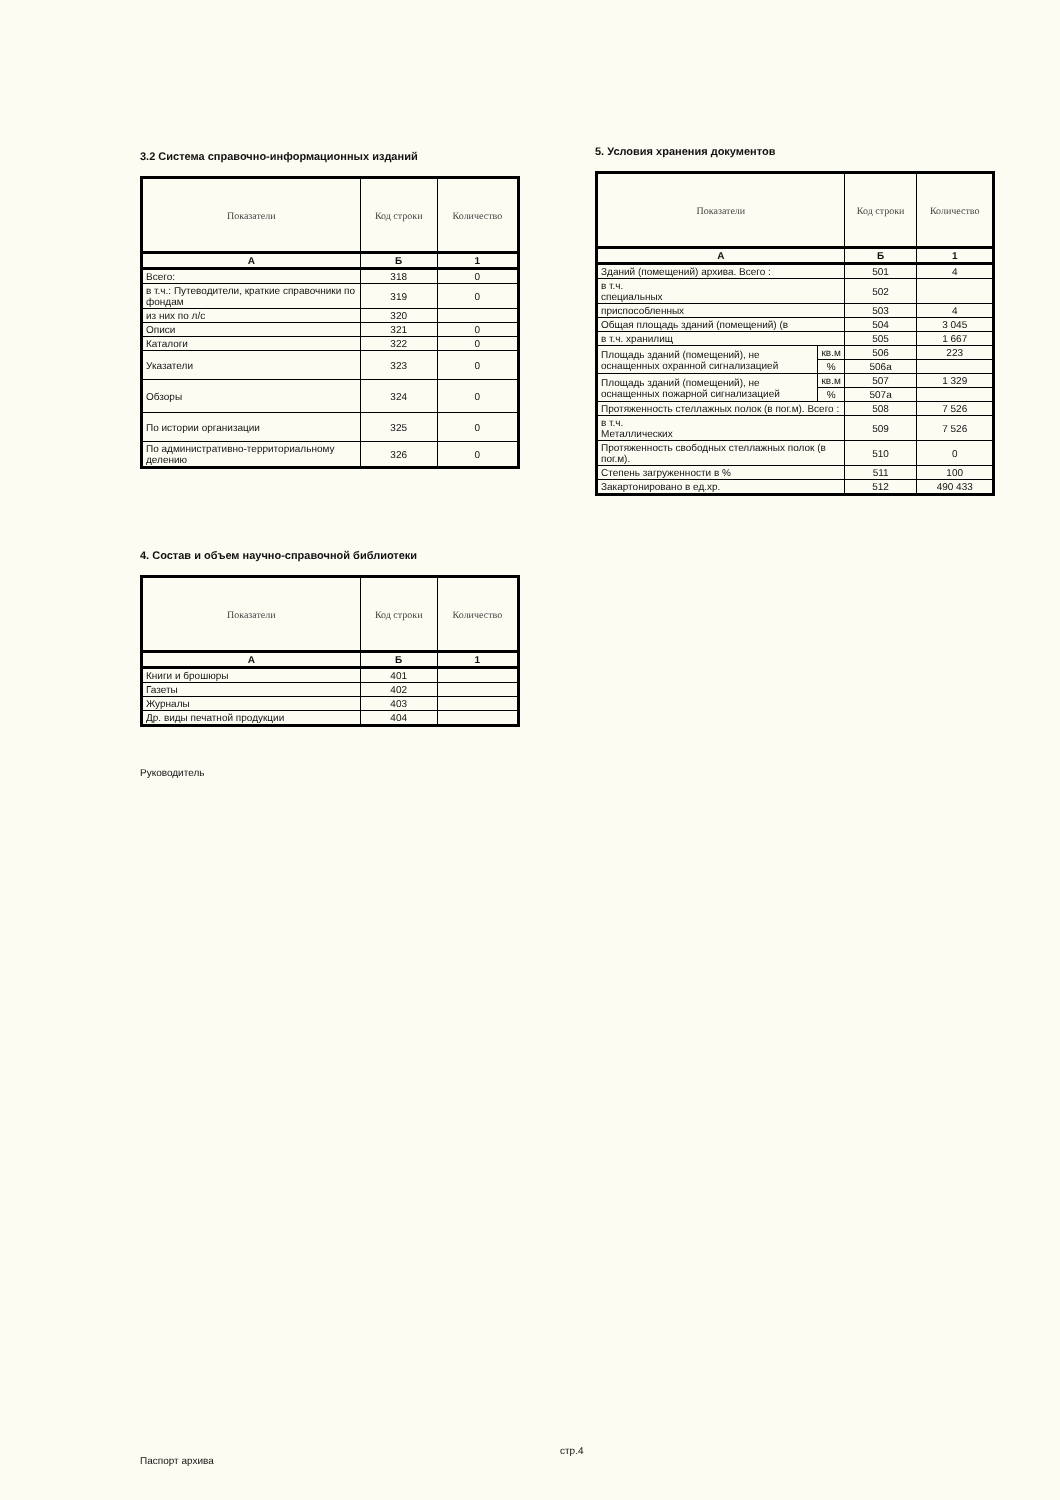3.2 Система справочно-информационных изданий
| Показатели | Код строки | Количество |
| --- | --- | --- |
| А | Б | 1 |
| Всего: | 318 | 0 |
| в т.ч.: Путеводители, краткие справочники по фондам | 319 | 0 |
| из них по л/с | 320 | |
| Описи | 321 | 0 |
| Каталоги | 322 | 0 |
| Указатели | 323 | 0 |
| Обзоры | 324 | 0 |
| По истории организации | 325 | 0 |
| По административно-территориальному делению | 326 | 0 |
4. Состав и объем научно-справочной библиотеки
| Показатели | Код строки | Количество |
| --- | --- | --- |
| А | Б | 1 |
| Книги и брошюры | 401 | |
| Газеты | 402 | |
| Журналы | 403 | |
| Др. виды печатной продукции | 404 | |
Руководитель
5. Условия хранения документов
| Показатели | | Код строки | Количество |
| --- | --- | --- | --- |
| А | | Б | 1 |
| Зданий (помещений) архива. Всего : | | 501 | 4 |
| в т.ч. специальных | | 502 | |
| приспособленных | | 503 | 4 |
| Общая площадь зданий (помещений) (в | | 504 | 3 045 |
| в т.ч. хранилищ | | 505 | 1 667 |
| Площадь зданий (помещений), не оснащенных охранной сигнализацией | кв.м | 506 | 223 |
| | % | 506а | |
| Площадь зданий (помещений), не оснащенных пожарной сигнализацией | кв.м | 507 | 1 329 |
| | % | 507а | |
| Протяженность стеллажных полок (в пог.м). Всего : | | 508 | 7 526 |
| в т.ч. Металлических | | 509 | 7 526 |
| Протяженность свободных стеллажных полок (в пог.м). | | 510 | 0 |
| Степень загруженности в % | | 511 | 100 |
| Закартонировано в ед.хр. | | 512 | 490 433 |
Паспорт архива
стр.4